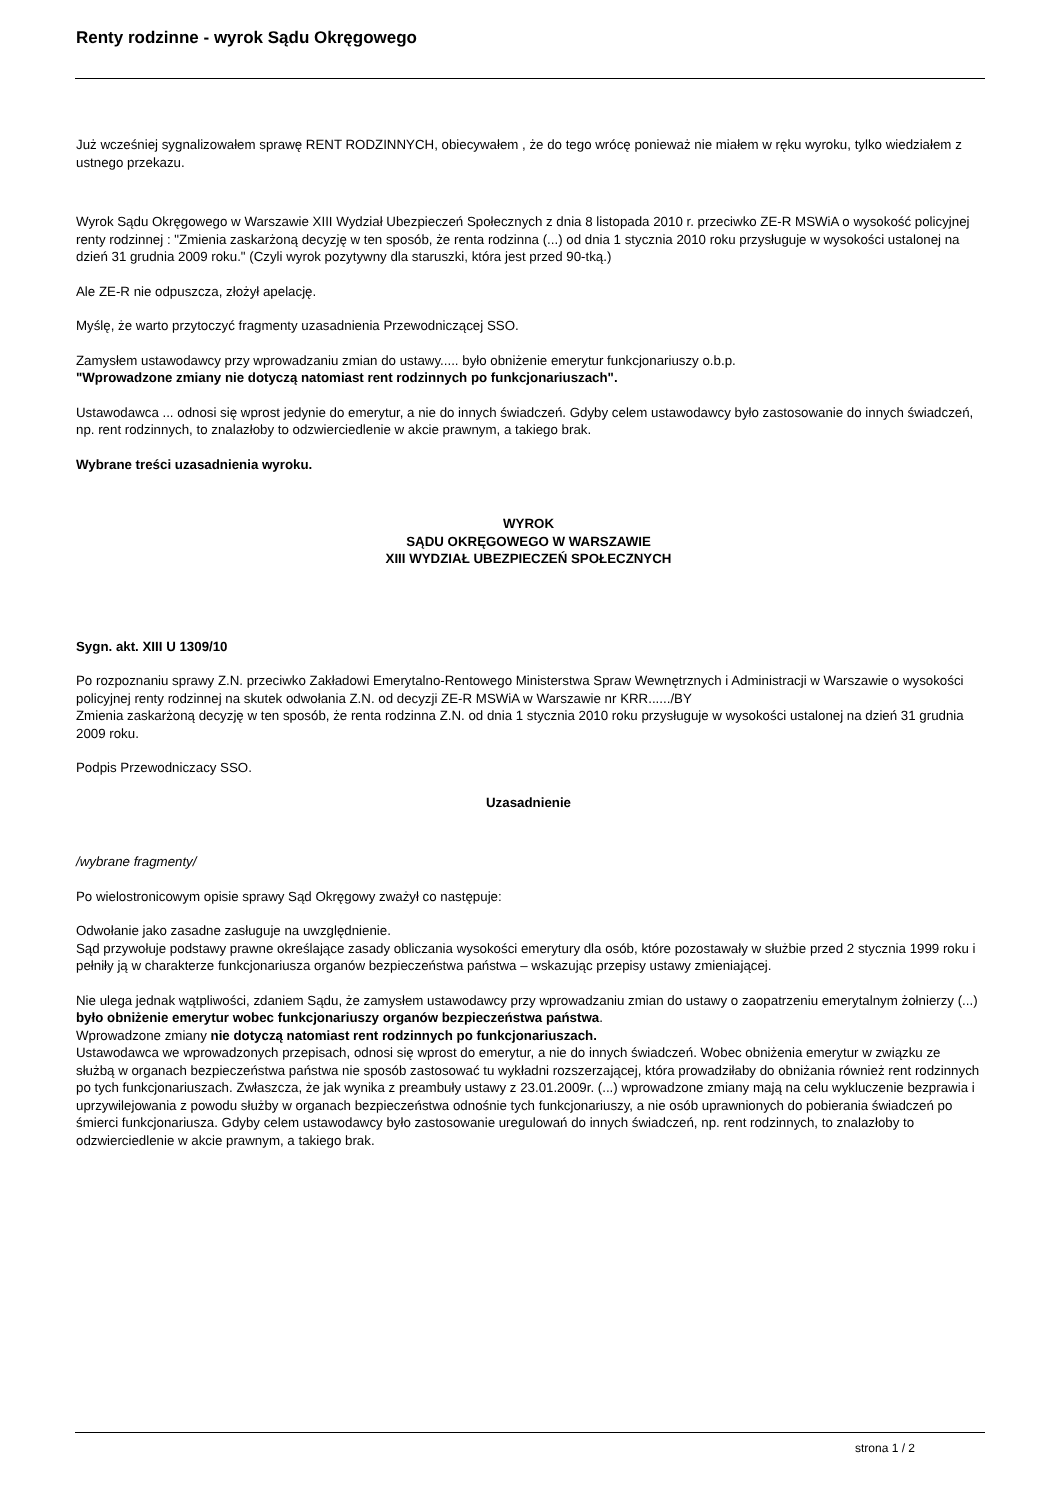Renty rodzinne - wyrok Sądu Okręgowego
Już wcześniej sygnalizowałem sprawę RENT RODZINNYCH, obiecywałem , że do tego wrócę ponieważ nie miałem w ręku wyroku, tylko wiedziałem z ustnego przekazu.
Wyrok Sądu Okręgowego w Warszawie XIII Wydział Ubezpieczeń Społecznych z dnia 8 listopada 2010 r. przeciwko ZE-R MSWiA o wysokość policyjnej renty rodzinnej : "Zmienia zaskarżoną decyzję w ten sposób, że renta rodzinna (...) od dnia 1 stycznia 2010 roku przysługuje w wysokości ustalonej na dzień 31 grudnia 2009 roku." (Czyli wyrok pozytywny dla staruszki, która jest przed 90-tką.)
Ale ZE-R nie odpuszcza, złożył apelację.
Myślę, że warto przytoczyć fragmenty uzasadnienia Przewodniczącej SSO.
Zamysłem ustawodawcy przy wprowadzaniu zmian do ustawy..... było obniżenie emerytur funkcjonariuszy o.b.p.
"Wprowadzone zmiany nie dotyczą natomiast rent rodzinnych po funkcjonariuszach".
Ustawodawca ... odnosi się wprost jedynie do emerytur, a nie do innych świadczeń. Gdyby celem ustawodawcy było zastosowanie do innych świadczeń, np. rent rodzinnych, to znalazłoby to odzwierciedlenie w akcie prawnym, a takiego brak.
Wybrane treści uzasadnienia wyroku.
WYROK
SĄDU OKRĘGOWEGO W WARSZAWIE
XIII WYDZIAŁ UBEZPIECZEŃ SPOŁECZNYCH
Sygn. akt. XIII U 1309/10
Po rozpoznaniu sprawy Z.N. przeciwko Zakładowi Emerytalno-Rentowego Ministerstwa Spraw Wewnętrznych i Administracji w Warszawie o wysokości policyjnej renty rodzinnej na skutek odwołania Z.N. od decyzji ZE-R MSWiA w Warszawie nr KRR....../BY
Zmienia zaskarżoną decyzję w ten sposób, że renta rodzinna Z.N. od dnia 1 stycznia 2010 roku przysługuje w wysokości ustalonej na dzień 31 grudnia 2009 roku.
Podpis Przewodniczacy SSO.
Uzasadnienie
/wybrane fragmenty/
Po wielostronicowym opisie sprawy Sąd Okręgowy zważył co następuje:
Odwołanie jako zasadne zasługuje na uwzględnienie.
Sąd przywołuje podstawy prawne określające zasady obliczania wysokości emerytury dla osób, które pozostawały w służbie przed 2 stycznia 1999 roku i pełniły ją w charakterze funkcjonariusza organów bezpieczeństwa państwa – wskazując przepisy ustawy zmieniającej.
Nie ulega jednak wątpliwości, zdaniem Sądu, że zamysłem ustawodawcy przy wprowadzaniu zmian do ustawy o zaopatrzeniu emerytalnym żołnierzy (...) było obniżenie emerytur wobec funkcjonariuszy organów bezpieczeństwa państwa.
Wprowadzone zmiany nie dotyczą natomiast rent rodzinnych po funkcjonariuszach.
Ustawodawca we wprowadzonych przepisach, odnosi się wprost do emerytur, a nie do innych świadczeń. Wobec obniżenia emerytur w związku ze służbą w organach bezpieczeństwa państwa nie sposób zastosować tu wykładni rozszerzającej, która prowadziłaby do obniżania również rent rodzinnych po tych funkcjonariuszach. Zwłaszcza, że jak wynika z preambuły ustawy z 23.01.2009r. (...) wprowadzone zmiany mają na celu wykluczenie bezprawia i uprzywilejowania z powodu służby w organach bezpieczeństwa odnośnie tych funkcjonariuszy, a nie osób uprawnionych do pobierania świadczeń po śmierci funkcjonariusza. Gdyby celem ustawodawcy było zastosowanie uregulowań do innych świadczeń, np. rent rodzinnych, to znalazłoby to odzwierciedlenie w akcie prawnym, a takiego brak.
strona 1 / 2